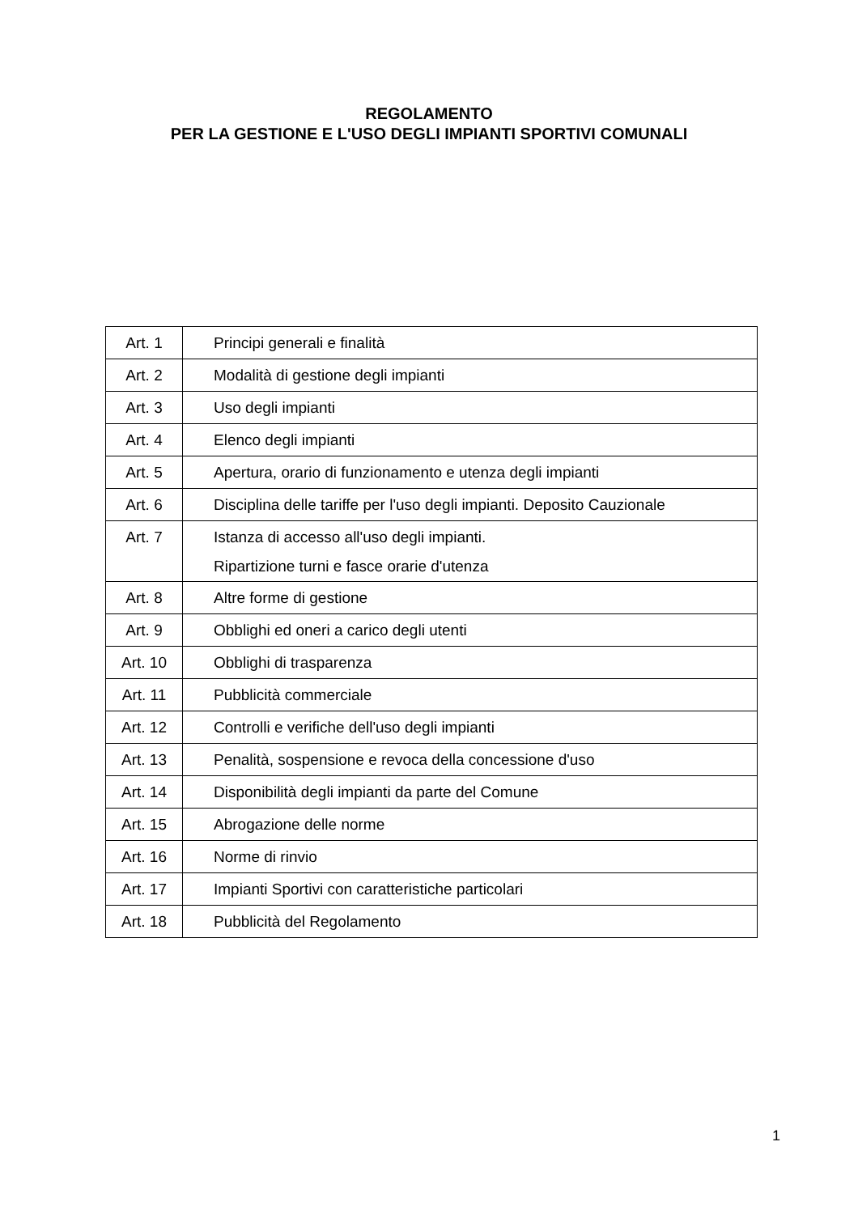REGOLAMENTO
PER LA GESTIONE E L'USO DEGLI IMPIANTI SPORTIVI COMUNALI
| Art. 1 | Principi generali e finalità |
| Art. 2 | Modalità di gestione degli impianti |
| Art. 3 | Uso degli impianti |
| Art. 4 | Elenco degli impianti |
| Art. 5 | Apertura, orario di funzionamento e utenza degli impianti |
| Art. 6 | Disciplina delle tariffe per l'uso degli impianti. Deposito Cauzionale |
| Art. 7 | Istanza di accesso all'uso degli impianti. Ripartizione turni e fasce orarie d'utenza |
| Art. 8 | Altre forme di gestione |
| Art. 9 | Obblighi ed oneri a carico degli utenti |
| Art. 10 | Obblighi di trasparenza |
| Art. 11 | Pubblicità commerciale |
| Art. 12 | Controlli e verifiche dell'uso degli impianti |
| Art. 13 | Penalità, sospensione e revoca della concessione d'uso |
| Art. 14 | Disponibilità degli impianti da parte del Comune |
| Art. 15 | Abrogazione delle norme |
| Art. 16 | Norme di rinvio |
| Art. 17 | Impianti Sportivi con caratteristiche particolari |
| Art. 18 | Pubblicità del Regolamento |
1